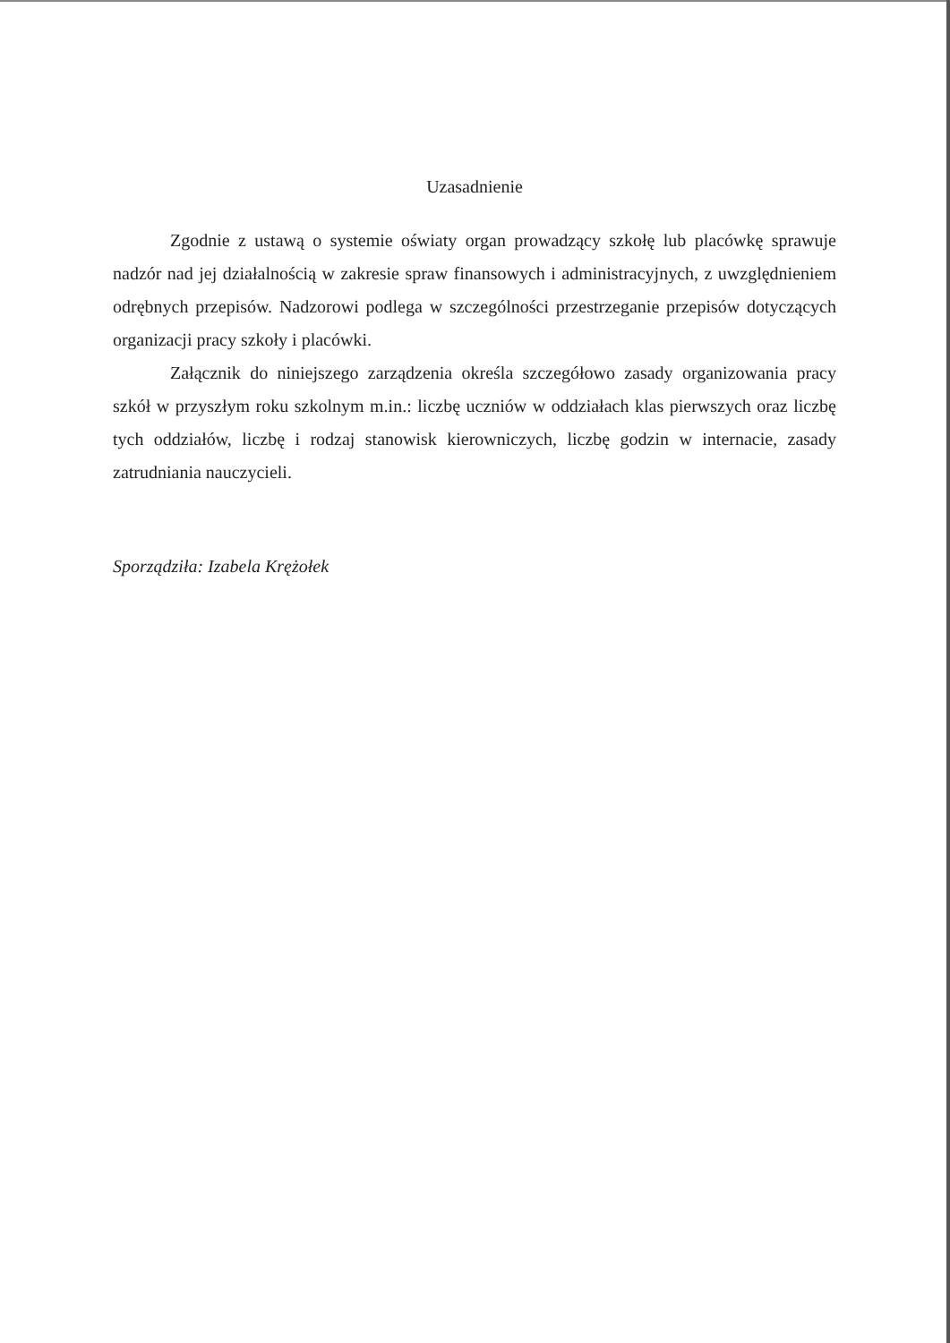Uzasadnienie
Zgodnie z ustawą o systemie oświaty organ prowadzący szkołę lub placówkę sprawuje nadzór nad jej działalnością w zakresie spraw finansowych i administracyjnych, z uwzględnieniem odrębnych przepisów. Nadzorowi podlega w szczególności przestrzeganie przepisów dotyczących organizacji pracy szkoły i placówki.
Załącznik do niniejszego zarządzenia określa szczegółowo zasady organizowania pracy szkół w przyszłym roku szkolnym m.in.: liczbę uczniów w oddziałach klas pierwszych oraz liczbę tych oddziałów, liczbę i rodzaj stanowisk kierowniczych, liczbę godzin w internacie, zasady zatrudniania nauczycieli.
Sporządziła: Izabela Krężołek